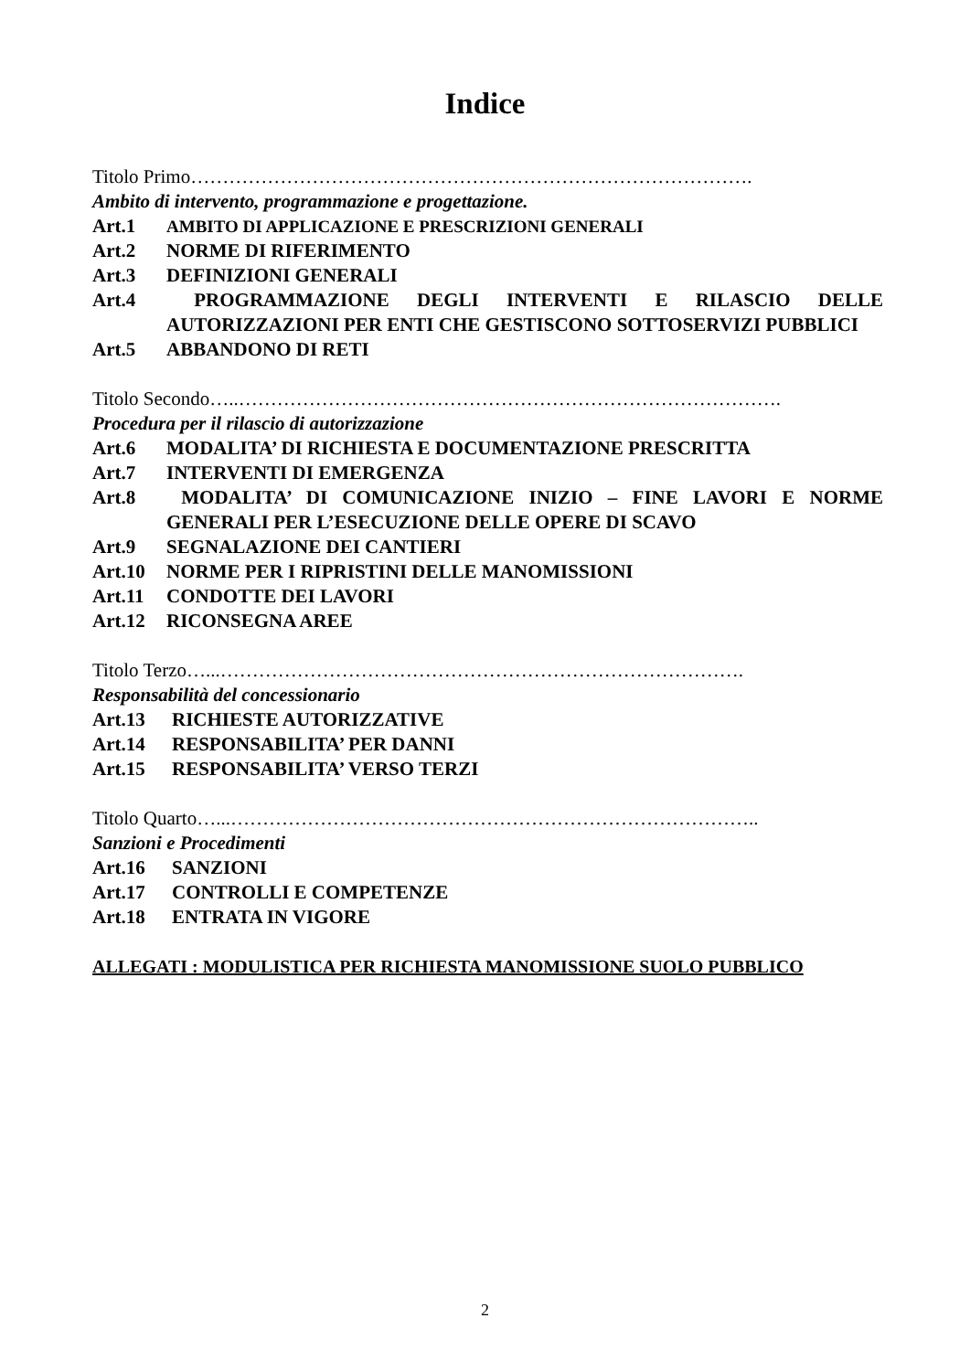Indice
Titolo Primo…………………………………………………………………………….
Ambito di intervento, programmazione e progettazione.
Art.1 AMBITO DI APPLICAZIONE E PRESCRIZIONI GENERALI
Art.2 NORME DI RIFERIMENTO
Art.3 DEFINIZIONI GENERALI
Art.4 PROGRAMMAZIONE DEGLI INTERVENTI E RILASCIO DELLE AUTORIZZAZIONI PER ENTI CHE GESTISCONO SOTTOSERVIZI PUBBLICI
Art.5 ABBANDONO DI RETI
Titolo Secondo…..………………………………………………………………………….
Procedura per il rilascio di autorizzazione
Art.6 MODALITA’ DI RICHIESTA E DOCUMENTAZIONE PRESCRITTA
Art.7 INTERVENTI DI EMERGENZA
Art.8 MODALITA’ DI COMUNICAZIONE INIZIO – FINE LAVORI E NORME GENERALI PER L’ESECUZIONE DELLE OPERE DI SCAVO
Art.9 SEGNALAZIONE DEI CANTIERI
Art.10 NORME PER I RIPRISTINI DELLE MANOMISSIONI
Art.11 CONDOTTE DEI LAVORI
Art.12 RICONSEGNA AREE
Titolo Terzo…...……………………………………………………………………….
Responsabilità del concessionario
Art.13 RICHIESTE AUTORIZZATIVE
Art.14 RESPONSABILITA’ PER DANNI
Art.15 RESPONSABILITA’ VERSO TERZI
Titolo Quarto…...………………………………………………………………………..
Sanzioni e Procedimenti
Art.16 SANZIONI
Art.17 CONTROLLI E COMPETENZE
Art.18 ENTRATA IN VIGORE
ALLEGATI : MODULISTICA PER RICHIESTA MANOMISSIONE SUOLO PUBBLICO
2